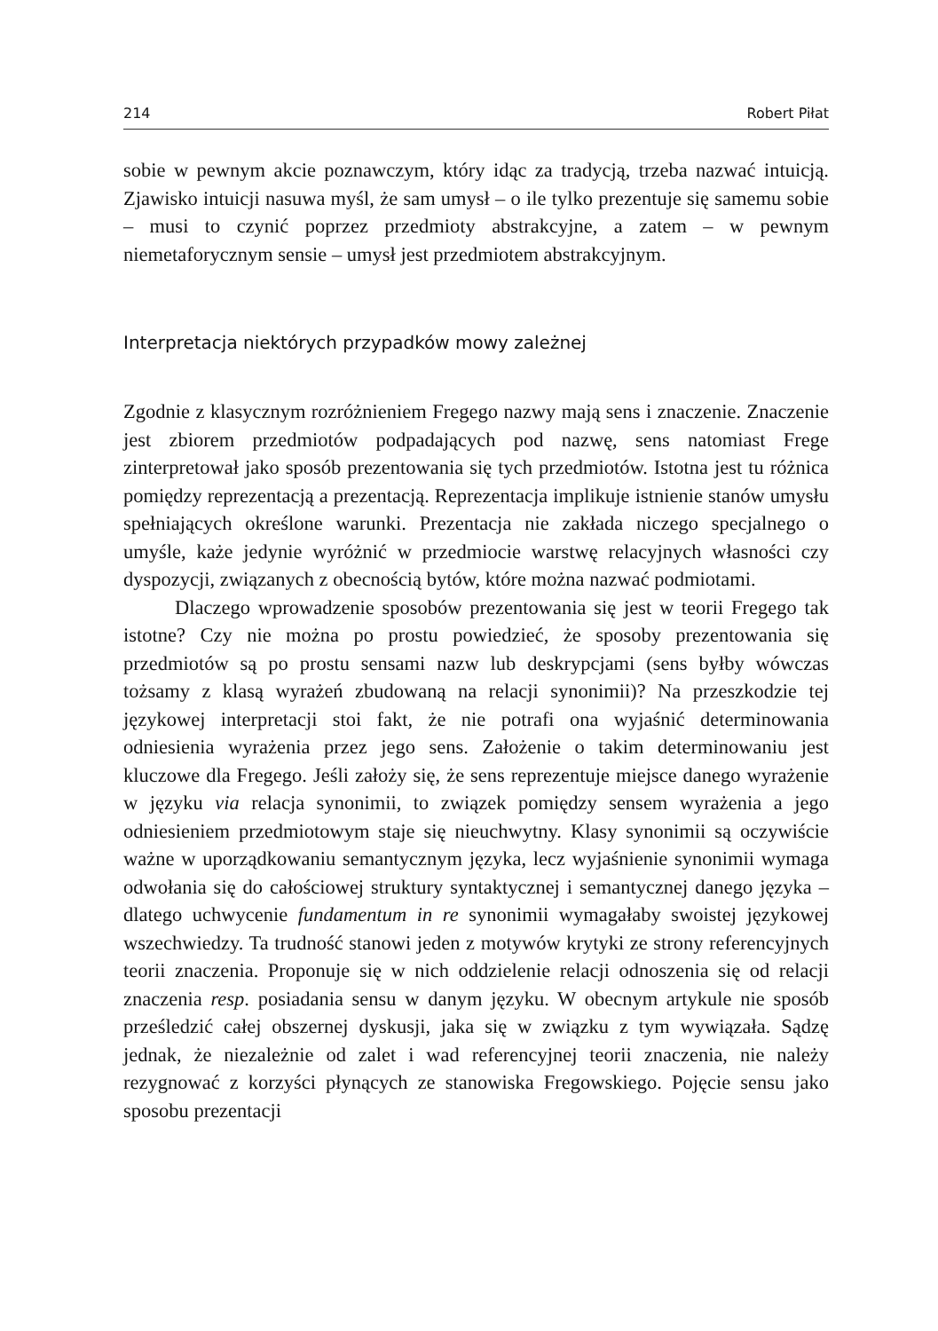214 Robert Piłat
sobie w pewnym akcie poznawczym, który idąc za tradycją, trzeba nazwać intuicją. Zjawisko intuicji nasuwa myśl, że sam umysł – o ile tylko prezentuje się samemu sobie – musi to czynić poprzez przedmioty abstrakcyjne, a zatem – w pewnym niemetaforycznym sensie – umysł jest przedmiotem abstrakcyjnym.
Interpretacja niektórych przypadków mowy zależnej
Zgodnie z klasycznym rozróżnieniem Fregego nazwy mają sens i znaczenie. Znaczenie jest zbiorem przedmiotów podpadających pod nazwę, sens natomiast Frege zinterpretował jako sposób prezentowania się tych przedmiotów. Istotna jest tu różnica pomiędzy reprezentacją a prezentacją. Reprezentacja implikuje istnienie stanów umysłu spełniających określone warunki. Prezentacja nie zakłada niczego specjalnego o umyśle, każe jedynie wyróżnić w przedmiocie warstwę relacyjnych własności czy dyspozycji, związanych z obecnością bytów, które można nazwać podmiotami.
Dlaczego wprowadzenie sposobów prezentowania się jest w teorii Fregego tak istotne? Czy nie można po prostu powiedzieć, że sposoby prezentowania się przedmiotów są po prostu sensami nazw lub deskrypcjami (sens byłby wówczas tożsamy z klasą wyrażeń zbudowaną na relacji synonimii)? Na przeszkodzie tej językowej interpretacji stoi fakt, że nie potrafi ona wyjaśnić determinowania odniesienia wyrażenia przez jego sens. Założenie o takim determinowaniu jest kluczowe dla Fregego. Jeśli założy się, że sens reprezentuje miejsce danego wyrażenie w języku via relacja synonimii, to związek pomiędzy sensem wyrażenia a jego odniesieniem przedmiotowym staje się nieuchwytny. Klasy synonimii są oczywiście ważne w uporządkowaniu semantycznym języka, lecz wyjaśnienie synonimii wymaga odwołania się do całościowej struktury syntaktycznej i semantycznej danego języka – dlatego uchwycenie fundamentum in re synonimii wymagałaby swoistej językowej wszechwiedzy. Ta trudność stanowi jeden z motywów krytyki ze strony referencyjnych teorii znaczenia. Proponuje się w nich oddzielenie relacji odnoszenia się od relacji znaczenia resp. posiadania sensu w danym języku. W obecnym artykule nie sposób prześledzić całej obszernej dyskusji, jaka się w związku z tym wywiązała. Sądzę jednak, że niezależnie od zalet i wad referencyjnej teorii znaczenia, nie należy rezygnować z korzyści płynących ze stanowiska Fregowskiego. Pojęcie sensu jako sposobu prezentacji